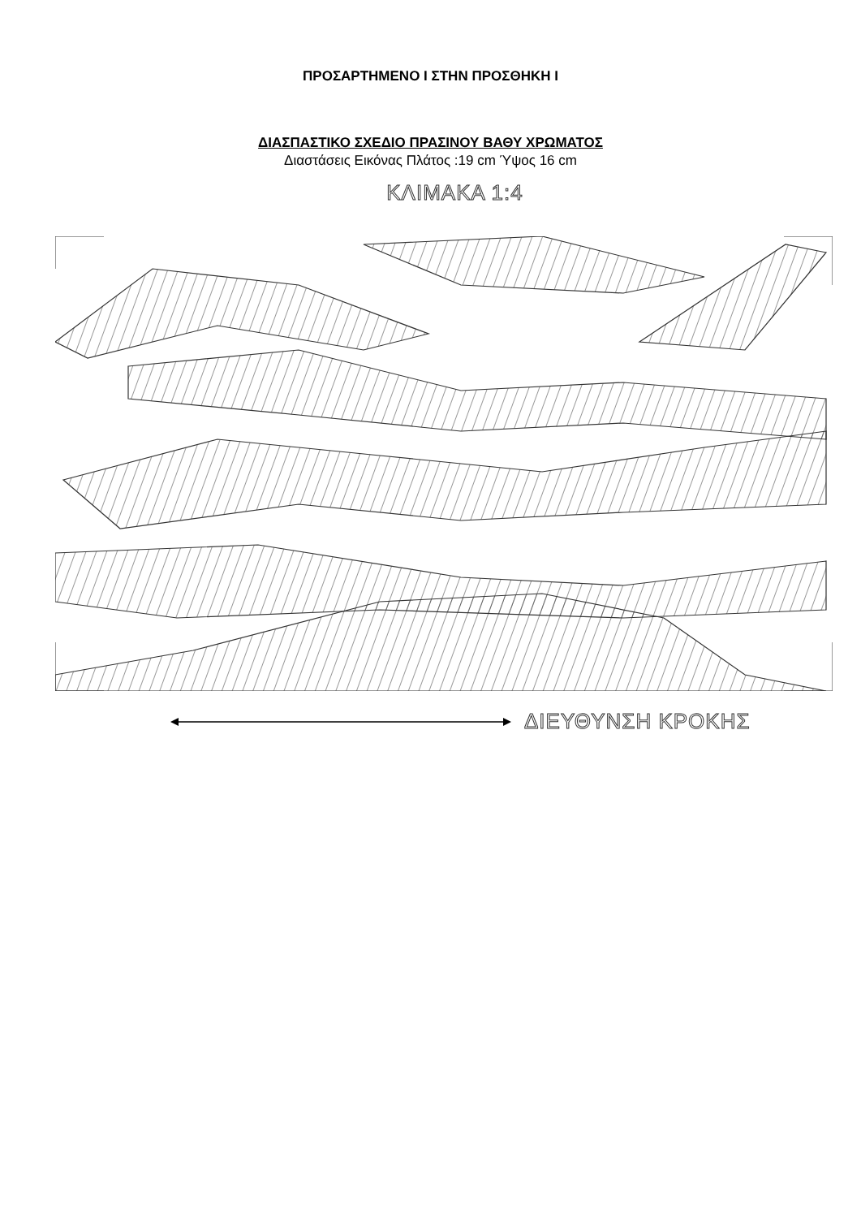ΠΡΟΣΑΡΤΗΜΕΝΟ Ι ΣΤΗΝ ΠΡΟΣΘΗΚΗ Ι
ΔΙΑΣΠΑΣΤΙΚΟ ΣΧΕΔΙΟ ΠΡΑΣΙΝΟΥ ΒΑΘΥ ΧΡΩΜΑΤΟΣ
Διαστάσεις Εικόνας Πλάτος :19 cm Ύψος 16 cm
ΚΛΙΜΑΚΑ 1:4
ΔΙΕΥΘΥΝΣΗ ΚΡΟΚΗΣ